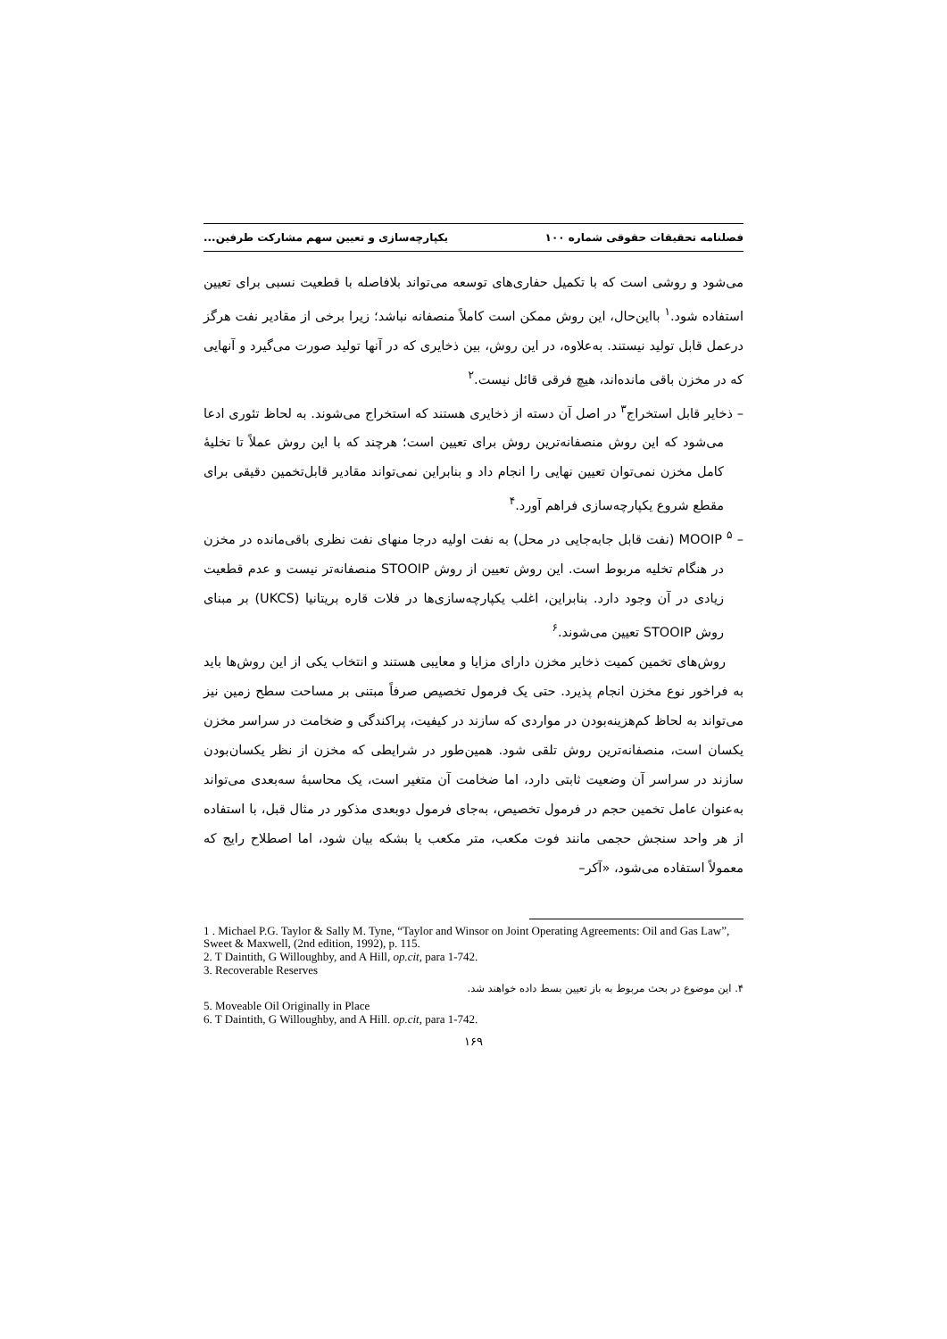فصلنامه تحقیقات حقوقی شماره ۱۰۰ یکپارچه‌سازی و تعیین سهم مشارکت طرفین...
می‌شود و روشی است که با تکمیل حفاری‌های توسعه می‌تواند بلافاصله با قطعیت نسبی برای تعیین استفاده شود.<sup>۱</sup> بااین‌حال، این روش ممکن است کاملاً منصفانه نباشد؛ زیرا برخی از مقادیر نفت هرگز درعمل قابل تولید نیستند. به‌علاوه، در این روش، بین ذخایری که در آنها تولید صورت می‌گیرد و آنهایی که در مخزن باقی مانده‌اند، هیچ فرقی قائل نیست.<sup>۲</sup>
– ذخایر قابل استخراج<sup>۳</sup> در اصل آن دسته از ذخایری هستند که استخراج می‌شوند. به لحاظ تئوری ادعا می‌شود که این روش منصفانه‌ترین روش برای تعیین است؛ هرچند که با این روش عملاً تا تخلیهٔ کامل مخزن نمی‌توان تعیین نهایی را انجام داد و بنابراین نمی‌تواند مقادیر قابل‌تخمین دقیقی برای مقطع شروع یکپارچه‌سازی فراهم آورد.<sup>۴</sup>
– MOOIP <sup>۵</sup> (نفت قابل جابه‌جایی در محل) به نفت اولیه درجا منهای نفت نظری باقی‌مانده در مخزن در هنگام تخلیه مربوط است. این روش تعیین از روش STOOIP منصفانه‌تر نیست و عدم قطعیت زیادی در آن وجود دارد. بنابراین، اغلب یکپارچه‌سازی‌ها در فلات قاره بریتانیا (UKCS) بر مبنای روش STOOIP تعیین می‌شوند.<sup>۶</sup>
روش‌های تخمین کمیت ذخایر مخزن دارای مزایا و معایبی هستند و انتخاب یکی از این روش‌ها باید به فراخور نوع مخزن انجام پذیرد. حتی یک فرمول تخصیص صرفاً مبتنی بر مساحت سطح زمین نیز می‌تواند به لحاظ کم‌هزینه‌بودن در مواردی که سازند در کیفیت، پراکندگی و ضخامت در سراسر مخزن یکسان است، منصفانه‌ترین روش تلقی شود. همین‌طور در شرایطی که مخزن از نظر یکسان‌بودن سازند در سراسر آن وضعیت ثابتی دارد، اما ضخامت آن متغیر است، یک محاسبهٔ سه‌بعدی می‌تواند به‌عنوان عامل تخمین حجم در فرمول تخصیص، به‌جای فرمول دوبعدی مذکور در مثال قبل، با استفاده از هر واحد سنجش حجمی مانند فوت مکعب، متر مکعب یا بشکه بیان شود، اما اصطلاح رایج که معمولاً استفاده می‌شود، «آکر–
1 . Michael P.G. Taylor & Sally M. Tyne, “Taylor and Winsor on Joint Operating Agreements: Oil and Gas Law”, Sweet & Maxwell, (2nd edition, 1992), p. 115.
2. T Daintith, G Willoughby, and A Hill, op.cit, para 1-742.
3. Recoverable Reserves
۴. این موضوع در بحث مربوط به باز تعیین بسط داده خواهند شد.
5. Moveable Oil Originally in Place
6. T Daintith, G Willoughby, and A Hill. op.cit, para 1-742.
۱۶۹